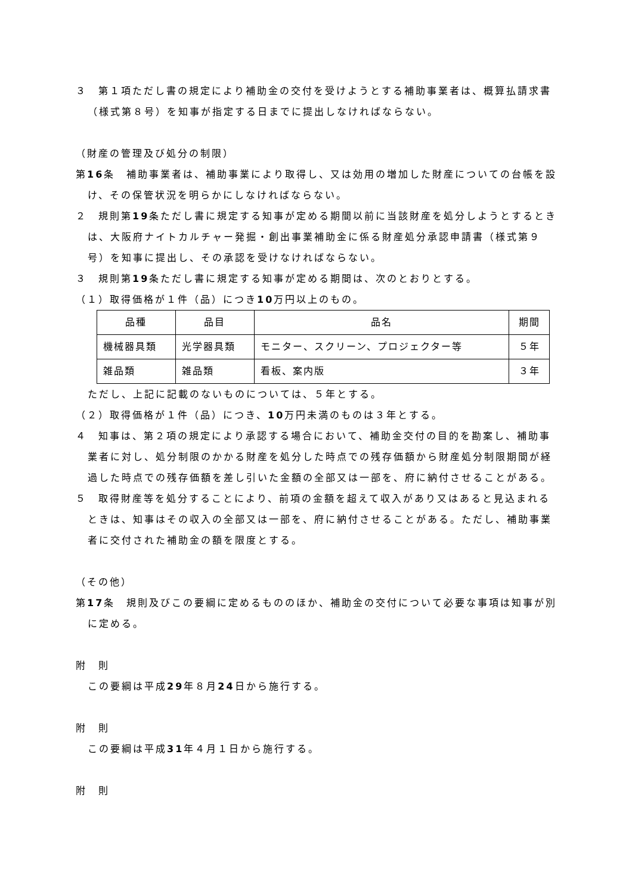３　第１項ただし書の規定により補助金の交付を受けようとする補助事業者は、概算払請求書（様式第８号）を知事が指定する日までに提出しなければならない。
（財産の管理及び処分の制限）
第16条　補助事業者は、補助事業により取得し、又は効用の増加した財産についての台帳を設け、その保管状況を明らかにしなければならない。
２　規則第19条ただし書に規定する知事が定める期間以前に当該財産を処分しようとするときは、大阪府ナイトカルチャー発掘・創出事業補助金に係る財産処分承認申請書（様式第９号）を知事に提出し、その承認を受けなければならない。
３　規則第19条ただし書に規定する知事が定める期間は、次のとおりとする。
（１）取得価格が１件（品）につき10万円以上のもの。
| 品種 | 品目 | 品名 | 期間 |
| --- | --- | --- | --- |
| 機械器具類 | 光学器具類 | モニター、スクリーン、プロジェクター等 | ５年 |
| 雑品類 | 雑品類 | 看板、案内版 | ３年 |
ただし、上記に記載のないものについては、５年とする。
（２）取得価格が１件（品）につき、10万円未満のものは３年とする。
４　知事は、第２項の規定により承認する場合において、補助金交付の目的を勘案し、補助事業者に対し、処分制限のかかる財産を処分した時点での残存価額から財産処分制限期間が経過した時点での残存価額を差し引いた金額の全部又は一部を、府に納付させることがある。
５　取得財産等を処分することにより、前項の金額を超えて収入があり又はあると見込まれるときは、知事はその収入の全部又は一部を、府に納付させることがある。ただし、補助事業者に交付された補助金の額を限度とする。
（その他）
第17条　規則及びこの要綱に定めるもののほか、補助金の交付について必要な事項は知事が別に定める。
附　則
この要綱は平成29年８月24日から施行する。
附　則
この要綱は平成31年４月１日から施行する。
附　則